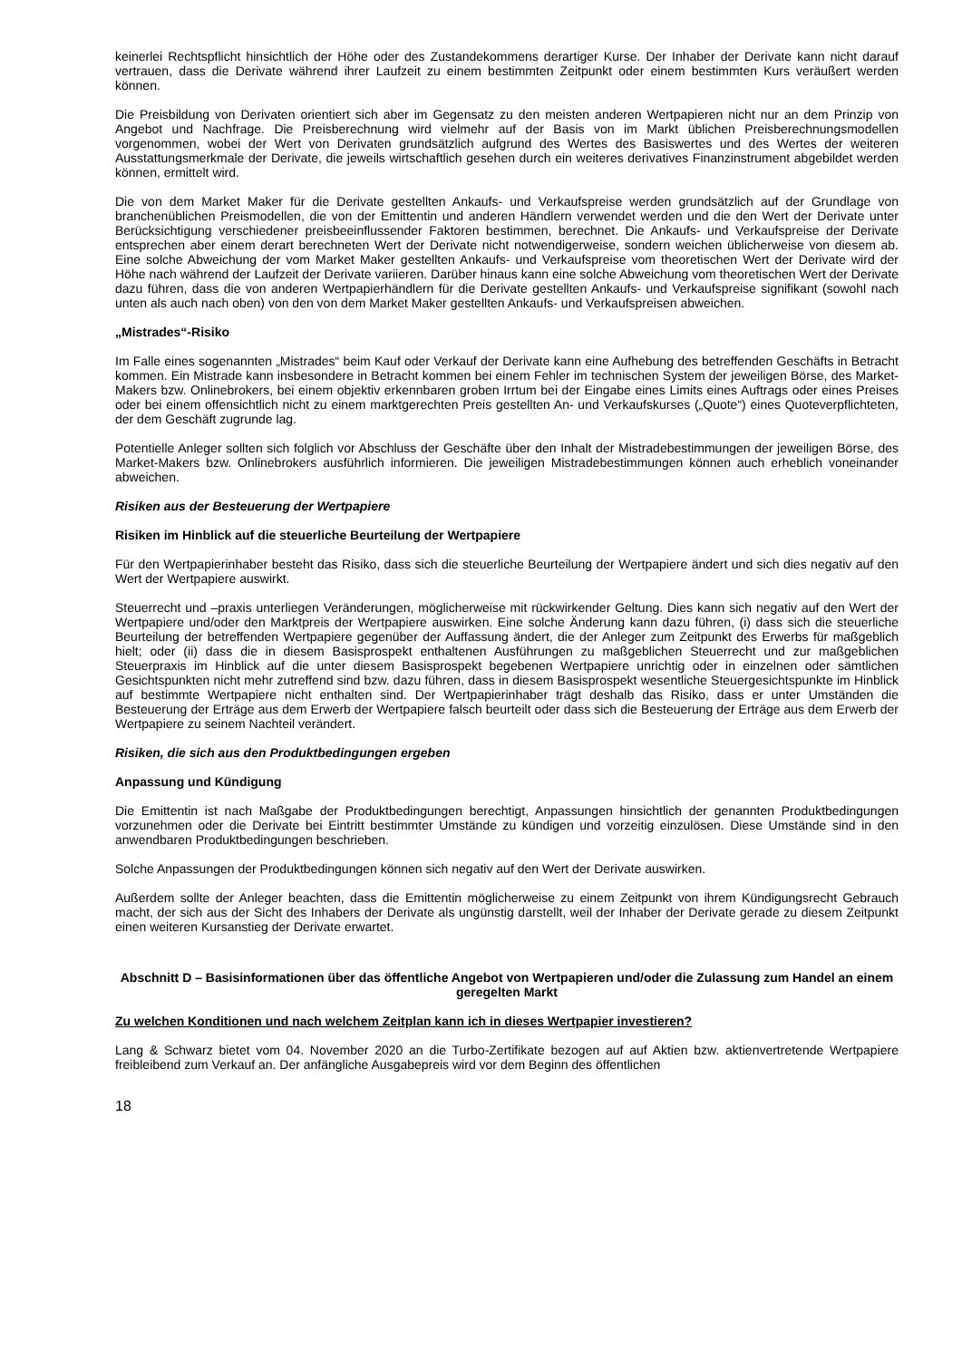keinerlei Rechtspflicht hinsichtlich der Höhe oder des Zustandekommens derartiger Kurse. Der Inhaber der Derivate kann nicht darauf vertrauen, dass die Derivate während ihrer Laufzeit zu einem bestimmten Zeitpunkt oder einem bestimmten Kurs veräußert werden können.
Die Preisbildung von Derivaten orientiert sich aber im Gegensatz zu den meisten anderen Wertpapieren nicht nur an dem Prinzip von Angebot und Nachfrage. Die Preisberechnung wird vielmehr auf der Basis von im Markt üblichen Preisberechnungsmodellen vorgenommen, wobei der Wert von Derivaten grundsätzlich aufgrund des Wertes des Basiswertes und des Wertes der weiteren Ausstattungsmerkmale der Derivate, die jeweils wirtschaftlich gesehen durch ein weiteres derivatives Finanzinstrument abgebildet werden können, ermittelt wird.
Die von dem Market Maker für die Derivate gestellten Ankaufs- und Verkaufspreise werden grundsätzlich auf der Grundlage von branchenüblichen Preismodellen, die von der Emittentin und anderen Händlern verwendet werden und die den Wert der Derivate unter Berücksichtigung verschiedener preisbeeinflussender Faktoren bestimmen, berechnet. Die Ankaufs- und Verkaufspreise der Derivate entsprechen aber einem derart berechneten Wert der Derivate nicht notwendigerweise, sondern weichen üblicherweise von diesem ab. Eine solche Abweichung der vom Market Maker gestellten Ankaufs- und Verkaufspreise vom theoretischen Wert der Derivate wird der Höhe nach während der Laufzeit der Derivate variieren. Darüber hinaus kann eine solche Abweichung vom theoretischen Wert der Derivate dazu führen, dass die von anderen Wertpapierhändlern für die Derivate gestellten Ankaufs- und Verkaufspreise signifikant (sowohl nach unten als auch nach oben) von den von dem Market Maker gestellten Ankaufs- und Verkaufspreisen abweichen.
„Mistrades“-Risiko
Im Falle eines sogenannten „Mistrades“ beim Kauf oder Verkauf der Derivate kann eine Aufhebung des betreffenden Geschäfts in Betracht kommen. Ein Mistrade kann insbesondere in Betracht kommen bei einem Fehler im technischen System der jeweiligen Börse, des Market-Makers bzw. Onlinebrokers, bei einem objektiv erkennbaren groben Irrtum bei der Eingabe eines Limits eines Auftrags oder eines Preises oder bei einem offensichtlich nicht zu einem marktgerechten Preis gestellten An- und Verkaufskurses („Quote“) eines Quoteverpflichteten, der dem Geschäft zugrunde lag.
Potentielle Anleger sollten sich folglich vor Abschluss der Geschäfte über den Inhalt der Mistradebestimmungen der jeweiligen Börse, des Market-Makers bzw. Onlinebrokers ausführlich informieren. Die jeweiligen Mistradebestimmungen können auch erheblich voneinander abweichen.
Risiken aus der Besteuerung der Wertpapiere
Risiken im Hinblick auf die steuerliche Beurteilung der Wertpapiere
Für den Wertpapierinhaber besteht das Risiko, dass sich die steuerliche Beurteilung der Wertpapiere ändert und sich dies negativ auf den Wert der Wertpapiere auswirkt.
Steuerrecht und –praxis unterliegen Veränderungen, möglicherweise mit rückwirkender Geltung. Dies kann sich negativ auf den Wert der Wertpapiere und/oder den Marktpreis der Wertpapiere auswirken. Eine solche Änderung kann dazu führen, (i) dass sich die steuerliche Beurteilung der betreffenden Wertpapiere gegenüber der Auffassung ändert, die der Anleger zum Zeitpunkt des Erwerbs für maßgeblich hielt; oder (ii) dass die in diesem Basisprospekt enthaltenen Ausführungen zu maßgeblichen Steuerrecht und zur maßgeblichen Steuerpraxis im Hinblick auf die unter diesem Basisprospekt begebenen Wertpapiere unrichtig oder in einzelnen oder sämtlichen Gesichtspunkten nicht mehr zutreffend sind bzw. dazu führen, dass in diesem Basisprospekt wesentliche Steuergesichtspunkte im Hinblick auf bestimmte Wertpapiere nicht enthalten sind. Der Wertpapierinhaber trägt deshalb das Risiko, dass er unter Umständen die Besteuerung der Erträge aus dem Erwerb der Wertpapiere falsch beurteilt oder dass sich die Besteuerung der Erträge aus dem Erwerb der Wertpapiere zu seinem Nachteil verändert.
Risiken, die sich aus den Produktbedingungen ergeben
Anpassung und Kündigung
Die Emittentin ist nach Maßgabe der Produktbedingungen berechtigt, Anpassungen hinsichtlich der genannten Produktbedingungen vorzunehmen oder die Derivate bei Eintritt bestimmter Umstände zu kündigen und vorzeitig einzulösen. Diese Umstände sind in den anwendbaren Produktbedingungen beschrieben.
Solche Anpassungen der Produktbedingungen können sich negativ auf den Wert der Derivate auswirken.
Außerdem sollte der Anleger beachten, dass die Emittentin möglicherweise zu einem Zeitpunkt von ihrem Kündigungsrecht Gebrauch macht, der sich aus der Sicht des Inhabers der Derivate als ungünstig darstellt, weil der Inhaber der Derivate gerade zu diesem Zeitpunkt einen weiteren Kursanstieg der Derivate erwartet.
Abschnitt D – Basisinformationen über das öffentliche Angebot von Wertpapieren und/oder die Zulassung zum Handel an einem geregelten Markt
Zu welchen Konditionen und nach welchem Zeitplan kann ich in dieses Wertpapier investieren?
Lang & Schwarz bietet vom 04. November 2020 an die Turbo-Zertifikate bezogen auf auf Aktien bzw. aktienvertretende Wertpapiere freibleibend zum Verkauf an. Der anfängliche Ausgabepreis wird vor dem Beginn des öffentlichen
18